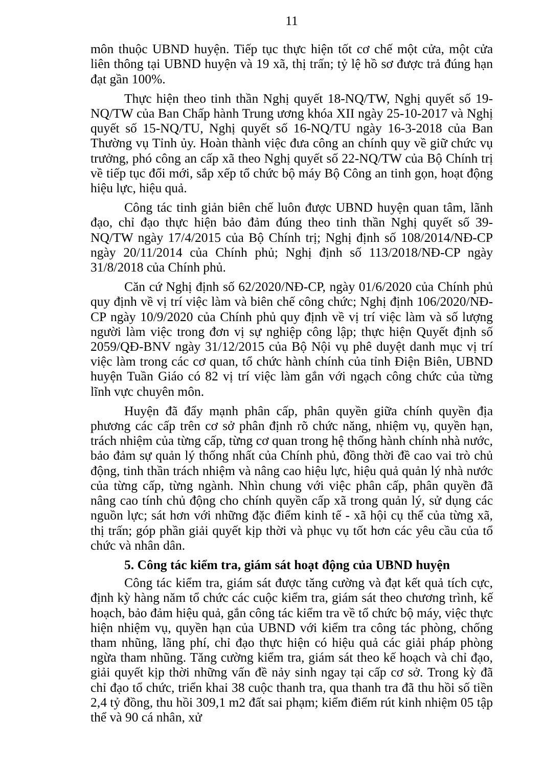11
môn thuộc UBND huyện. Tiếp tục thực hiện tốt cơ chế một cửa, một cửa liên thông tại UBND huyện và 19 xã, thị trấn; tỷ lệ hồ sơ được trả đúng hạn đạt gần 100%.
Thực hiện theo tinh thần Nghị quyết 18-NQ/TW, Nghị quyết số 19-NQ/TW của Ban Chấp hành Trung ương khóa XII ngày 25-10-2017 và Nghị quyết số 15-NQ/TU, Nghị quyết số 16-NQ/TU ngày 16-3-2018 của Ban Thường vụ Tỉnh ủy. Hoàn thành việc đưa công an chính quy về giữ chức vụ trưởng, phó công an cấp xã theo Nghị quyết số 22-NQ/TW của Bộ Chính trị về tiếp tục đổi mới, sắp xếp tổ chức bộ máy Bộ Công an tinh gọn, hoạt động hiệu lực, hiệu quả.
Công tác tinh giản biên chế luôn được UBND huyện quan tâm, lãnh đạo, chỉ đạo thực hiện bảo đảm đúng theo tinh thần Nghị quyết số 39-NQ/TW ngày 17/4/2015 của Bộ Chính trị; Nghị định số 108/2014/NĐ-CP ngày 20/11/2014 của Chính phủ; Nghị định số 113/2018/NĐ-CP ngày 31/8/2018 của Chính phủ.
Căn cứ Nghị định số 62/2020/NĐ-CP, ngày 01/6/2020 của Chính phủ quy định về vị trí việc làm và biên chế công chức; Nghị định 106/2020/NĐ-CP ngày 10/9/2020 của Chính phủ quy định về vị trí việc làm và số lượng người làm việc trong đơn vị sự nghiệp công lập; thực hiện Quyết định số 2059/QĐ-BNV ngày 31/12/2015 của Bộ Nội vụ phê duyệt danh mục vị trí việc làm trong các cơ quan, tổ chức hành chính của tỉnh Điện Biên, UBND huyện Tuần Giáo có 82 vị trí việc làm gắn với ngạch công chức của từng lĩnh vực chuyên môn.
Huyện đã đẩy mạnh phân cấp, phân quyền giữa chính quyền địa phương các cấp trên cơ sở phân định rõ chức năng, nhiệm vụ, quyền hạn, trách nhiệm của từng cấp, từng cơ quan trong hệ thống hành chính nhà nước, bảo đảm sự quản lý thống nhất của Chính phủ, đồng thời đề cao vai trò chủ động, tinh thần trách nhiệm và nâng cao hiệu lực, hiệu quả quản lý nhà nước của từng cấp, từng ngành. Nhìn chung với việc phân cấp, phân quyền đã nâng cao tính chủ động cho chính quyền cấp xã trong quản lý, sử dụng các nguồn lực; sát hơn với những đặc điểm kinh tế - xã hội cụ thể của từng xã, thị trấn; góp phần giải quyết kịp thời và phục vụ tốt hơn các yêu cầu của tổ chức và nhân dân.
5. Công tác kiểm tra, giám sát hoạt động của UBND huyện
Công tác kiểm tra, giám sát được tăng cường và đạt kết quả tích cực, định kỳ hàng năm tổ chức các cuộc kiểm tra, giám sát theo chương trình, kế hoạch, bảo đảm hiệu quả, gắn công tác kiểm tra về tổ chức bộ máy, việc thực hiện nhiệm vụ, quyền hạn của UBND với kiểm tra công tác phòng, chống tham nhũng, lãng phí, chỉ đạo thực hiện có hiệu quả các giải pháp phòng ngừa tham nhũng. Tăng cường kiểm tra, giám sát theo kế hoạch và chỉ đạo, giải quyết kịp thời những vấn đề nảy sinh ngay tại cấp cơ sở. Trong kỳ đã chỉ đạo tổ chức, triển khai 38 cuộc thanh tra, qua thanh tra đã thu hồi số tiền 2,4 tỷ đồng, thu hồi 309,1 m2 đất sai phạm; kiểm điểm rút kinh nhiệm 05 tập thể và 90 cá nhân, xử